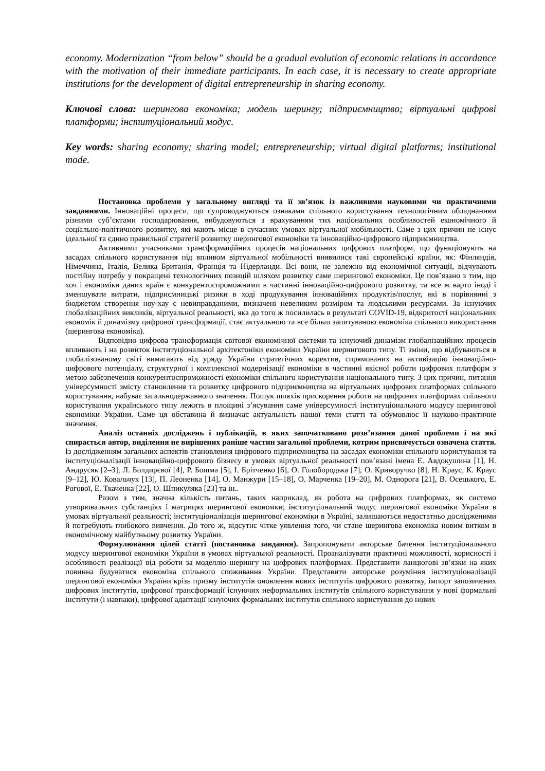economy. Modernization “from below” should be a gradual evolution of economic relations in accordance with the motivation of their immediate participants. In each case, it is necessary to create appropriate institutions for the development of digital entrepreneurship in sharing economy.
Ключові слова: шерингова економіка; модель шерингу; підприємництво; віртуальні цифрові платформи; інституціональний модус.
Key words: sharing economy; sharing model; entrepreneurship; virtual digital platforms; institutional mode.
Постановка проблеми у загальному вигляді та її зв’язок із важливими науковими чи практичними завданнями. Інноваційні процеси, що супроводжуються ознаками спільного користування технологічним обладнанням різними суб’єктами господарювання, вибудовуються з врахуванням тих національних особливостей економічного й соціально-політичного розвитку, які мають місце в сучасних умовах віртуальної мобільності. Саме з цих причин не існує ідеальної та єдино правильної стратегії розвитку шерингової економіки та інноваційно-цифрового підприємництва.
Активними учасниками трансформаційних процесів національних цифрових платформ, що функціонують на засадах спільного користування під впливом віртуальної мобільності виявилися такі європейські країни, як: Фінляндія, Німеччина, Італія, Велика Британія, Франція та Нідерланди. Всі вони, не залежно від економічної ситуації, відчувають постійну потребу у покращені технологічних позицій шляхом розвитку саме шерингової економіки. Це пов’язано з тим, що хоч і економіки даних країн є конкурентоспроможними в частинні інноваційно-цифрового розвитку, та все ж варто іноді і зменшувати витрати, підприємницькі ризики в ході продукування інноваційних продуктів/послуг, які в порівнянні з бюджетом створення ноу-хау є невиправданими, визначені невеликим розміром та людськими ресурсами. За існуючих глобалізаційних викликів, віртуальної реальності, яка до того ж посилилась в результаті COVID-19, відкритості національних економік й динамізму цифрової трансформації, стає актуальною та все більш запитуваною економіка спільного використання (шерингова економіка).
Відповідно цифрова трансформація світової економічної системи та існуючий динамізм глобалізаційних процесів впливають і на розвиток інституціональної архітектоніки економіки України шерингового типу. Ті зміни, що відбуваються в глобалізованому світі вимагають від уряду України стратегічних коректив, спрямованих на активізацію інноваційно-цифрового потенціалу, структурної і комплексної модернізації економіки в частинні якісної роботи цифрових платформ з метою забезпечення конкурентоспроможності економіки спільного користування національного типу. З цих причин, питання універсумності змісту становлення та розвитку цифрового підприємництва на віртуальних цифрових платформах спільного користування, набуває загальнодержавного значення. Пошук шляхів прискорення роботи на цифрових платформах спільного користування українського типу лежить в площині з’ясування саме універсумності інституціонального модусу шерингової економіки України. Саме ця обставина й визначає актуальність нашої теми статті та обумовлює її науково-практичне значення.
Аналіз останніх досліджень і публікацій, в яких започатковано розв’язання даної проблеми і на які спирається автор, виділення не вирішених раніше частин загальної проблеми, котрим присвячується означена стаття. Із дослідженням загальних аспектів становлення цифрового підприємництва на засадах економіки спільного користування та інституціоналізації інноваційно-цифрового бізнесу в умовах віртуальної реальності пов’язані імена Е. Авдокушина [1], Н. Андрусяк [2–3], Л. Болдирєвої [4], Р. Бошма [5], І. Брітченко [6], О. Голобородька [7], О. Криворучко [8], Н. Краус, К. Краус [9–12], Ю. Ковальчук [13], П. Леоненка [14], О. Манжури [15–18], О. Марченка [19–20], М. Однорога [21], В. Осецького, Е. Рогової, Е. Ткаченка [22], О. Шпикуляка [23] та ін..
Разом з тим, значна кількість питань, таких наприклад, як робота на цифрових платформах, як системо утворювальних субстанціях і матрицях шерингової економки; інституціональний модус шерингової економіки України в умовах віртуальної реальності; інституціоналізація шерингової економіки в Україні, залишаються недостатньо дослідженими й потребують глибокого вивчення. До того ж, відсутнє чітке уявлення того, чи стане шерингова економіка новим витком в економічному майбутньому розвитку України.
Формулювання цілей статті (постановка завдання). Запропонувати авторське бачення інституціонального модусу шерингової економіки України в умовах віртуальної реальності. Проаналізувати практичні можливості, корисності і особливості реалізації від роботи за моделлю шерингу на цифрових платформах. Представити ланцюгові зв’язки на яких повинна будуватися економіка спільного споживання України. Представити авторське розуміння інституціоналізації шерингової економіки України крізь призму інститутів оновлення нових інститутів цифрового розвитку, імпорт запозичених цифрових інститутів, цифрової трансформації існуючих неформальних інститутів спільного користування у нові формальні інститути (і навпаки), цифрової адаптації існуючих формальних інститутів спільного користування до нових